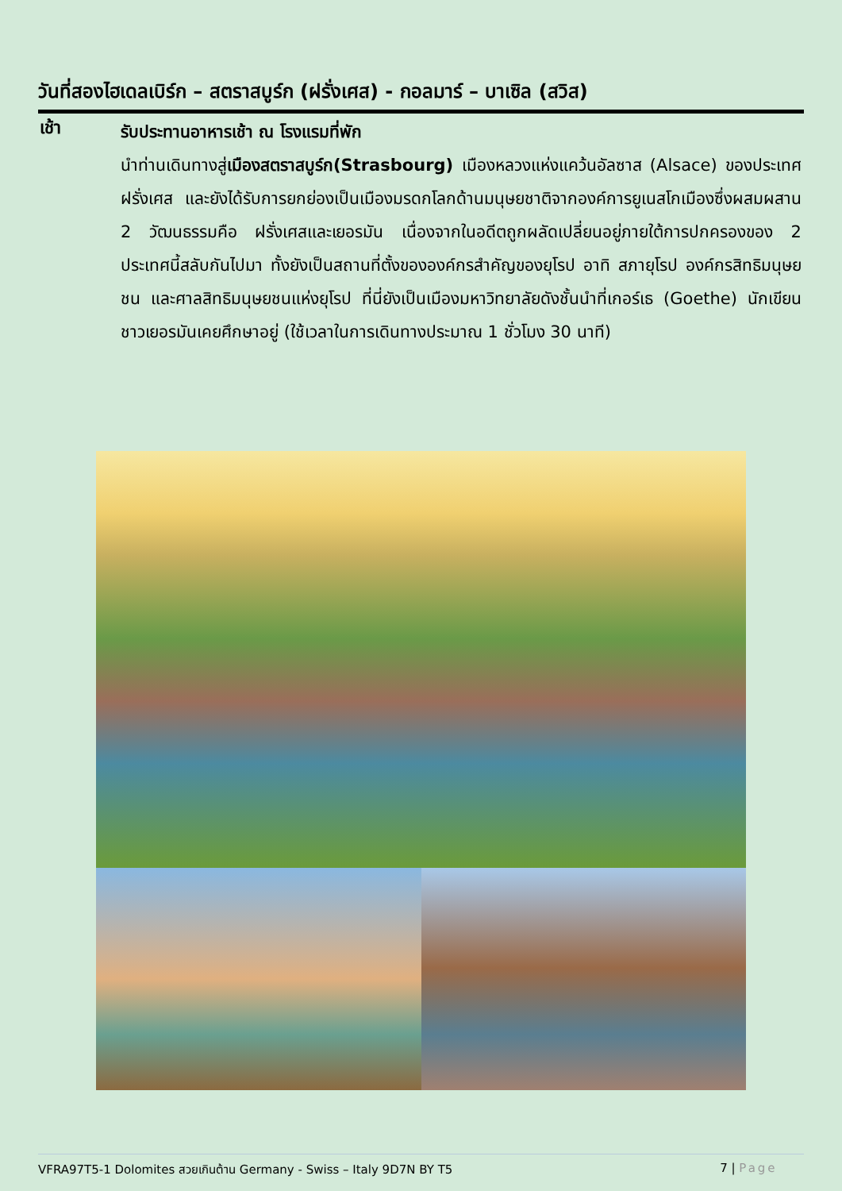วันที่สองไฮเดลเบิร์ก – สตราสบูร์ก (ฝรั่งเศส) - กอลมาร์ – บาเซิล (สวิส)
เช้า
รับประทานอาหารเช้า ณ โรงแรมที่พัก
นำท่านเดินทางสู่เมืองสตราสบูร์ก(Strasbourg) เมืองหลวงแห่งแคว้นอัลซาส (Alsace) ของประเทศฝรั่งเศส และยังได้รับการยกย่องเป็นเมืองมรดกโลกด้านมนุษยชาติจากองค์การยูเนสโกเมืองซึ่งผสมผสาน 2 วัฒนธรรมคือ ฝรั่งเศสและเยอรมัน เนื่องจากในอดีตถูกผลัดเปลี่ยนอยู่ภายใต้การปกครองของ 2 ประเทศนี้สลับกันไปมา ทั้งยังเป็นสถานที่ตั้งขององค์กรสำคัญของยุโรป อาทิ สภายุโรป องค์กรสิทธิมนุษยชน และศาลสิทธิมนุษยชนแห่งยุโรป ที่นี่ยังเป็นเมืองมหาวิทยาลัยดังชั้นนำที่เกอร์เธ (Goethe) นักเขียนชาวเยอรมันเคยศึกษาอยู่ (ใช้เวลาในการเดินทางประมาณ 1 ชั่วโมง 30 นาที)
VFRA97T5-1 Dolomites สวยเกินต้าน Germany - Swiss – Italy 9D7N BY T5 7 | Page